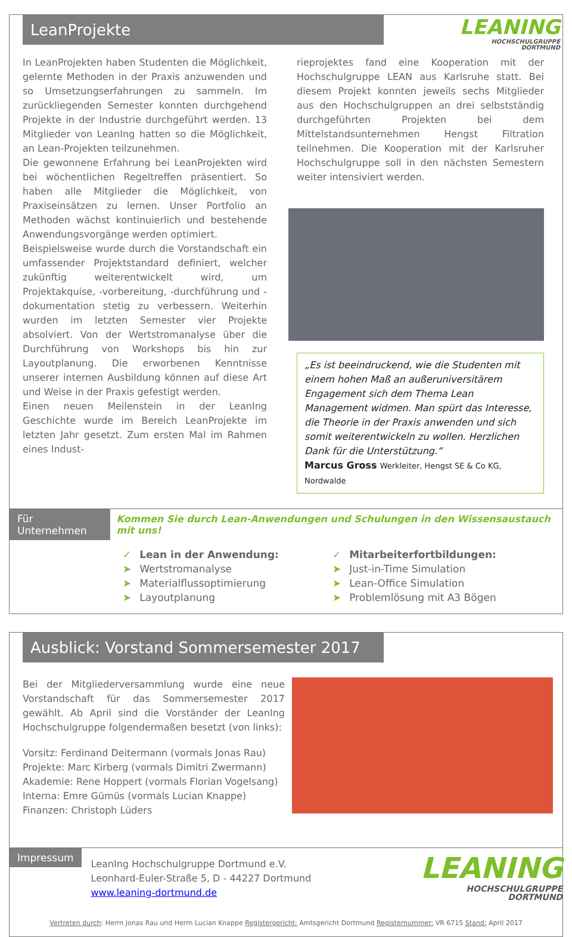LeanProjekte
LEANING
HOCHSCHULGRUPPE
DORTMUND
In LeanProjekten haben Studenten die Möglichkeit, gelernte Methoden in der Praxis anzuwenden und so Umsetzungserfahrungen zu sammeln. Im zurückliegenden Semester konnten durchgehend Projekte in der Industrie durchgeführt werden. 13 Mitglieder von LeanIng hatten so die Möglichkeit, an Lean-Projekten teilzunehmen.
Die gewonnene Erfahrung bei LeanProjekten wird bei wöchentlichen Regeltreffen präsentiert. So haben alle Mitglieder die Möglichkeit, von Praxiseinsätzen zu lernen. Unser Portfolio an Methoden wächst kontinuierlich und bestehende Anwendungsvorgänge werden optimiert.
Beispielsweise wurde durch die Vorstandschaft ein umfassender Projektstandard definiert, welcher zukünftig weiterentwickelt wird, um Projektakquise, -vorbereitung, -durchführung und -dokumentation stetig zu verbessern. Weiterhin wurden im letzten Semester vier Projekte absolviert. Von der Wertstromanalyse über die Durchführung von Workshops bis hin zur Layoutplanung. Die erworbenen Kenntnisse unserer internen Ausbildung können auf diese Art und Weise in der Praxis gefestigt werden.
Einen neuen Meilenstein in der LeanIng Geschichte wurde im Bereich LeanProjekte im letzten Jahr gesetzt. Zum ersten Mal im Rahmen eines Indust-
rieprojektes fand eine Kooperation mit der Hochschulgruppe LEAN aus Karlsruhe statt. Bei diesem Projekt konnten jeweils sechs Mitglieder aus den Hochschulgruppen an drei selbstständig durchgeführten Projekten bei dem Mittelstandsunternehmen Hengst Filtration teilnehmen. Die Kooperation mit der Karlsruher Hochschulgruppe soll in den nächsten Semestern weiter intensiviert werden.
„Es ist beeindruckend, wie die Studenten mit einem hohen Maß an außeruniversitärem Engagement sich dem Thema Lean Management widmen. Man spürt das Interesse, die Theorie in der Praxis anwenden und sich somit weiterentwickeln zu wollen. Herzlichen Dank für die Unterstützung.“
Marcus Gross Werkleiter, Hengst SE & Co KG, Nordwalde
Für Unternehmen
Kommen Sie durch Lean-Anwendungen und Schulungen in den Wissensaustauch mit uns!
✓ Lean in der Anwendung:
➤ Wertstromanalyse
➤ Materialflussoptimierung
➤ Layoutplanung
✓ Mitarbeiterfortbildungen:
➤ Just-in-Time Simulation
➤ Lean-Office Simulation
➤ Problemlösung mit A3 Bögen
Ausblick: Vorstand Sommersemester 2017
Bei der Mitgliederversammlung wurde eine neue Vorstandschaft für das Sommersemester 2017 gewählt. Ab April sind die Vorständer der LeanIng Hochschulgruppe folgendermaßen besetzt (von links):
Vorsitz: Ferdinand Deitermann (vormals Jonas Rau)
Projekte: Marc Kirberg (vormals Dimitri Zwermann)
Akademie: Rene Hoppert (vormals Florian Vogelsang)
Interna: Emre Gümüs (vormals Lucian Knappe)
Finanzen: Christoph Lüders
Impressum
LeanIng Hochschulgruppe Dortmund e.V.
Leonhard-Euler-Straße 5, D - 44227 Dortmund
www.leaning-dortmund.de
LEANING
HOCHSCHULGRUPPE
DORTMUND
Vertreten durch: Herrn Jonas Rau und Herrn Lucian Knappe Registergericht: Amtsgericht Dortmund Registernummer: VR 6715 Stand: April 2017